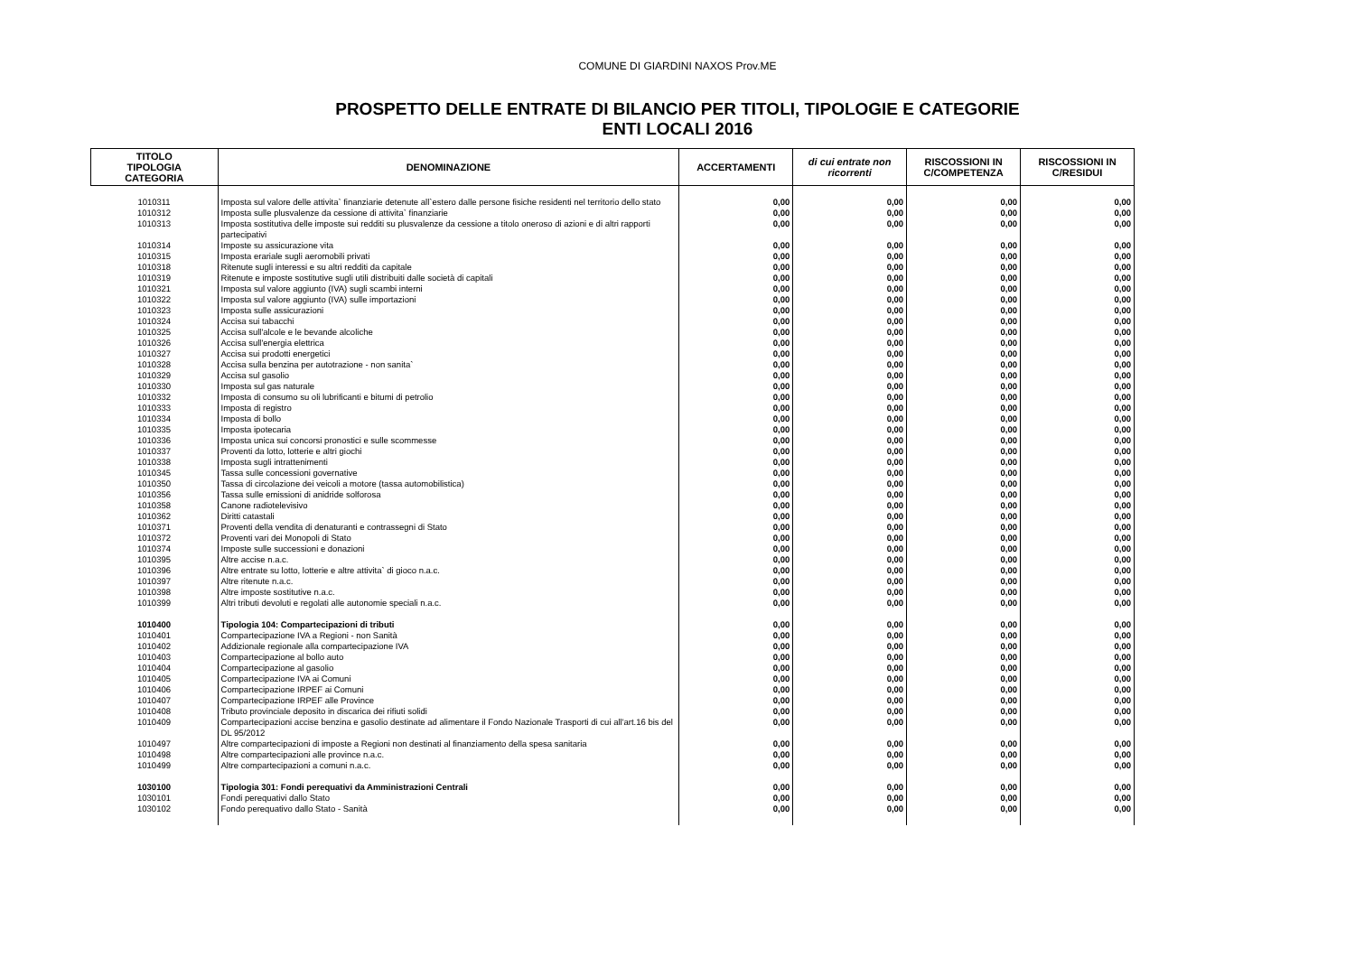COMUNE DI GIARDINI NAXOS Prov.ME
PROSPETTO DELLE ENTRATE DI BILANCIO PER TITOLI, TIPOLOGIE E CATEGORIE
ENTI LOCALI 2016
| TITOLO TIPOLOGIA CATEGORIA | DENOMINAZIONE | ACCERTAMENTI | di cui entrate non ricorrenti | RISCOSSIONI IN C/COMPETENZA | RISCOSSIONI IN C/RESIDUI |
| --- | --- | --- | --- | --- | --- |
| 1010311 | Imposta sul valore delle attivita` finanziarie detenute all`estero dalle persone fisiche residenti nel territorio dello stato | 0,00 | 0,00 | 0,00 | 0,00 |
| 1010312 | Imposta sulle plusvalenze da cessione di attivita` finanziarie | 0,00 | 0,00 | 0,00 | 0,00 |
| 1010313 | Imposta sostitutiva delle imposte sui redditi su plusvalenze da cessione a titolo oneroso di azioni e di altri rapporti partecipativi | 0,00 | 0,00 | 0,00 | 0,00 |
| 1010314 | Imposte su assicurazione vita | 0,00 | 0,00 | 0,00 | 0,00 |
| 1010315 | Imposta erariale sugli aeromobili privati | 0,00 | 0,00 | 0,00 | 0,00 |
| 1010318 | Ritenute sugli interessi e su altri redditi da capitale | 0,00 | 0,00 | 0,00 | 0,00 |
| 1010319 | Ritenute e imposte sostitutive sugli utili distribuiti dalle società di capitali | 0,00 | 0,00 | 0,00 | 0,00 |
| 1010321 | Imposta sul valore aggiunto (IVA) sugli scambi interni | 0,00 | 0,00 | 0,00 | 0,00 |
| 1010322 | Imposta sul valore aggiunto (IVA) sulle importazioni | 0,00 | 0,00 | 0,00 | 0,00 |
| 1010323 | Imposta sulle assicurazioni | 0,00 | 0,00 | 0,00 | 0,00 |
| 1010324 | Accisa sui tabacchi | 0,00 | 0,00 | 0,00 | 0,00 |
| 1010325 | Accisa sull'alcole e le bevande alcoliche | 0,00 | 0,00 | 0,00 | 0,00 |
| 1010326 | Accisa sull'energia elettrica | 0,00 | 0,00 | 0,00 | 0,00 |
| 1010327 | Accisa sui prodotti energetici | 0,00 | 0,00 | 0,00 | 0,00 |
| 1010328 | Accisa sulla benzina per autotrazione - non sanita` | 0,00 | 0,00 | 0,00 | 0,00 |
| 1010329 | Accisa sul gasolio | 0,00 | 0,00 | 0,00 | 0,00 |
| 1010330 | Imposta sul gas naturale | 0,00 | 0,00 | 0,00 | 0,00 |
| 1010332 | Imposta di consumo su oli lubrificanti e bitumi di petrolio | 0,00 | 0,00 | 0,00 | 0,00 |
| 1010333 | Imposta di registro | 0,00 | 0,00 | 0,00 | 0,00 |
| 1010334 | Imposta di bollo | 0,00 | 0,00 | 0,00 | 0,00 |
| 1010335 | Imposta ipotecaria | 0,00 | 0,00 | 0,00 | 0,00 |
| 1010336 | Imposta unica sui concorsi pronostici e sulle scommesse | 0,00 | 0,00 | 0,00 | 0,00 |
| 1010337 | Proventi da lotto, lotterie e altri giochi | 0,00 | 0,00 | 0,00 | 0,00 |
| 1010338 | Imposta sugli intrattenimenti | 0,00 | 0,00 | 0,00 | 0,00 |
| 1010345 | Tassa sulle concessioni governative | 0,00 | 0,00 | 0,00 | 0,00 |
| 1010350 | Tassa di circolazione dei veicoli a motore (tassa automobilistica) | 0,00 | 0,00 | 0,00 | 0,00 |
| 1010356 | Tassa sulle emissioni di anidride solforosa | 0,00 | 0,00 | 0,00 | 0,00 |
| 1010358 | Canone radiotelevisivo | 0,00 | 0,00 | 0,00 | 0,00 |
| 1010362 | Diritti catastali | 0,00 | 0,00 | 0,00 | 0,00 |
| 1010371 | Proventi della vendita di denaturanti e contrassegni di Stato | 0,00 | 0,00 | 0,00 | 0,00 |
| 1010372 | Proventi vari dei Monopoli di Stato | 0,00 | 0,00 | 0,00 | 0,00 |
| 1010374 | Imposte sulle successioni e donazioni | 0,00 | 0,00 | 0,00 | 0,00 |
| 1010395 | Altre accise n.a.c. | 0,00 | 0,00 | 0,00 | 0,00 |
| 1010396 | Altre entrate su lotto, lotterie e altre attivita` di gioco n.a.c. | 0,00 | 0,00 | 0,00 | 0,00 |
| 1010397 | Altre ritenute n.a.c. | 0,00 | 0,00 | 0,00 | 0,00 |
| 1010398 | Altre imposte sostitutive n.a.c. | 0,00 | 0,00 | 0,00 | 0,00 |
| 1010399 | Altri tributi devoluti e regolati alle autonomie speciali n.a.c. | 0,00 | 0,00 | 0,00 | 0,00 |
| 1010400 | Tipologia 104: Compartecipazioni di tributi | 0,00 | 0,00 | 0,00 | 0,00 |
| 1010401 | Compartecipazione IVA a Regioni - non Sanità | 0,00 | 0,00 | 0,00 | 0,00 |
| 1010402 | Addizionale regionale alla compartecipazione IVA | 0,00 | 0,00 | 0,00 | 0,00 |
| 1010403 | Compartecipazione al bollo auto | 0,00 | 0,00 | 0,00 | 0,00 |
| 1010404 | Compartecipazione al gasolio | 0,00 | 0,00 | 0,00 | 0,00 |
| 1010405 | Compartecipazione IVA ai Comuni | 0,00 | 0,00 | 0,00 | 0,00 |
| 1010406 | Compartecipazione IRPEF ai Comuni | 0,00 | 0,00 | 0,00 | 0,00 |
| 1010407 | Compartecipazione IRPEF alle Province | 0,00 | 0,00 | 0,00 | 0,00 |
| 1010408 | Tributo provinciale deposito in discarica dei rifiuti solidi | 0,00 | 0,00 | 0,00 | 0,00 |
| 1010409 | Compartecipazioni accise benzina e gasolio destinate ad alimentare il Fondo Nazionale Trasporti di cui all'art.16 bis del DL 95/2012 | 0,00 | 0,00 | 0,00 | 0,00 |
| 1010497 | Altre compartecipazioni di imposte a Regioni non destinati al finanziamento della spesa sanitaria | 0,00 | 0,00 | 0,00 | 0,00 |
| 1010498 | Altre compartecipazioni alle province n.a.c. | 0,00 | 0,00 | 0,00 | 0,00 |
| 1010499 | Altre compartecipazioni a comuni n.a.c. | 0,00 | 0,00 | 0,00 | 0,00 |
| 1030100 | Tipologia 301: Fondi perequativi da Amministrazioni Centrali | 0,00 | 0,00 | 0,00 | 0,00 |
| 1030101 | Fondi perequativi dallo Stato | 0,00 | 0,00 | 0,00 | 0,00 |
| 1030102 | Fondo perequativo dallo Stato - Sanità | 0,00 | 0,00 | 0,00 | 0,00 |